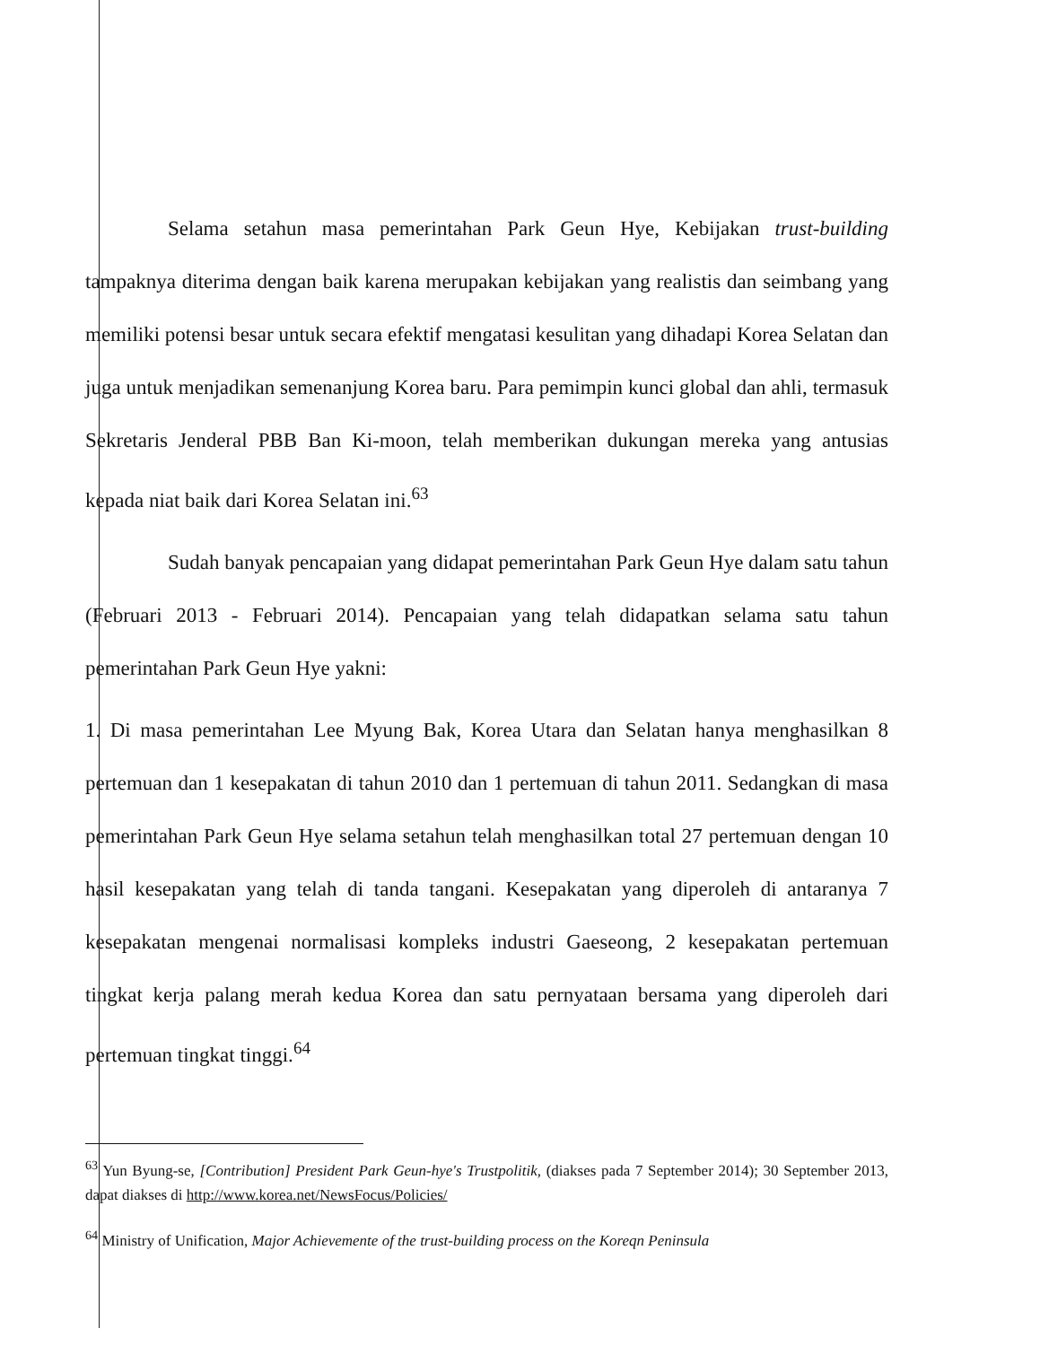Selama setahun masa pemerintahan Park Geun Hye, Kebijakan trust-building tampaknya diterima dengan baik karena merupakan kebijakan yang realistis dan seimbang yang memiliki potensi besar untuk secara efektif mengatasi kesulitan yang dihadapi Korea Selatan dan juga untuk menjadikan semenanjung Korea baru. Para pemimpin kunci global dan ahli, termasuk Sekretaris Jenderal PBB Ban Ki-moon, telah memberikan dukungan mereka yang antusias kepada niat baik dari Korea Selatan ini.<sup>63</sup>
Sudah banyak pencapaian yang didapat pemerintahan Park Geun Hye dalam satu tahun (Februari 2013 - Februari 2014). Pencapaian yang telah didapatkan selama satu tahun pemerintahan Park Geun Hye yakni:
1. Di masa pemerintahan Lee Myung Bak, Korea Utara dan Selatan hanya menghasilkan 8 pertemuan dan 1 kesepakatan di tahun 2010 dan 1 pertemuan di tahun 2011. Sedangkan di masa pemerintahan Park Geun Hye selama setahun telah menghasilkan total 27 pertemuan dengan 10 hasil kesepakatan yang telah di tanda tangani. Kesepakatan yang diperoleh di antaranya 7 kesepakatan mengenai normalisasi kompleks industri Gaeseong, 2 kesepakatan pertemuan tingkat kerja palang merah kedua Korea dan satu pernyataan bersama yang diperoleh dari pertemuan tingkat tinggi.<sup>64</sup>
<sup>63</sup> Yun Byung-se, [Contribution] President Park Geun-hye's Trustpolitik, (diakses pada 7 September 2014); 30 September 2013, dapat diakses di http://www.korea.net/NewsFocus/Policies/
<sup>64</sup> Ministry of Unification, Major Achievemente of the trust-building process on the Koreqn Peninsula